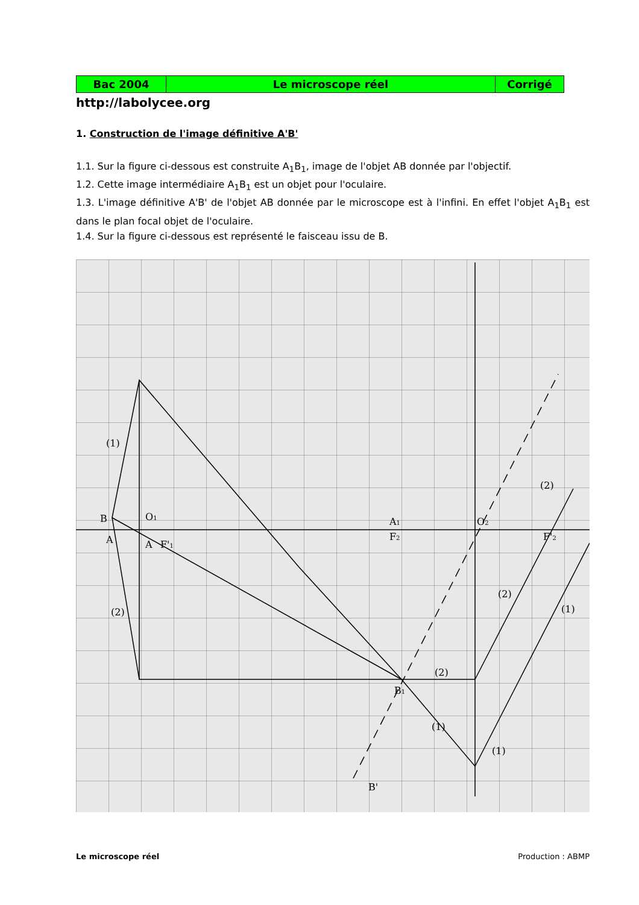| Bac 2004 | Le microscope réel | Corrigé |
http://labolycee.org
1. Construction de l'image définitive A'B'
1.1. Sur la figure ci-dessous est construite A<sub>1</sub>B<sub>1</sub>, image de l'objet AB donnée par l'objectif.
1.2. Cette image intermédiaire A<sub>1</sub>B<sub>1</sub> est un objet pour l'oculaire.
1.3. L'image définitive A'B' de l'objet AB donnée par le microscope est à l'infini. En effet l'objet A<sub>1</sub>B<sub>1</sub> est dans le plan focal objet de l'oculaire.
1.4. Sur la figure ci-dessous est représenté le faisceau issu de B.
B
A
O1
F'1
A
(1)
(2)
A1
F2
O2
F'2
B1
(2)
(2)
(1)
(2)
(1)
(1)
B'
Le microscope réel Production : ABMP